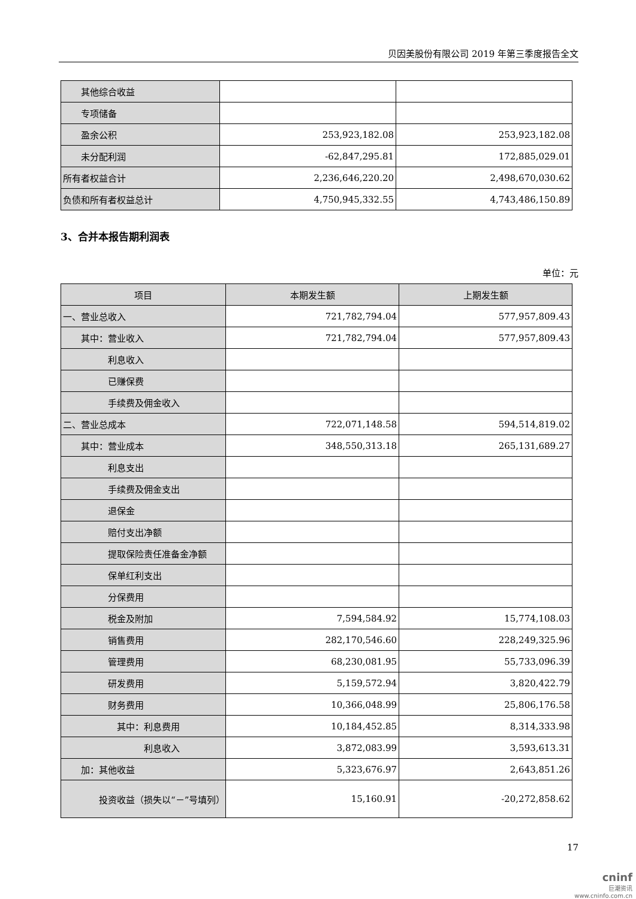贝因美股份有限公司 2019 年第三季度报告全文
| 其他综合收益 | | |
| 专项储备 | | |
| 盈余公积 | 253,923,182.08 | 253,923,182.08 |
| 未分配利润 | -62,847,295.81 | 172,885,029.01 |
| 所有者权益合计 | 2,236,646,220.20 | 2,498,670,030.62 |
| 负债和所有者权益总计 | 4,750,945,332.55 | 4,743,486,150.89 |
3、合并本报告期利润表
单位：元
| 项目 | 本期发生额 | 上期发生额 |
| --- | --- | --- |
| 一、营业总收入 | 721,782,794.04 | 577,957,809.43 |
| 其中：营业收入 | 721,782,794.04 | 577,957,809.43 |
| 利息收入 | | |
| 已赚保费 | | |
| 手续费及佣金收入 | | |
| 二、营业总成本 | 722,071,148.58 | 594,514,819.02 |
| 其中：营业成本 | 348,550,313.18 | 265,131,689.27 |
| 利息支出 | | |
| 手续费及佣金支出 | | |
| 退保金 | | |
| 赔付支出净额 | | |
| 提取保险责任准备金净额 | | |
| 保单红利支出 | | |
| 分保费用 | | |
| 税金及附加 | 7,594,584.92 | 15,774,108.03 |
| 销售费用 | 282,170,546.60 | 228,249,325.96 |
| 管理费用 | 68,230,081.95 | 55,733,096.39 |
| 研发费用 | 5,159,572.94 | 3,820,422.79 |
| 财务费用 | 10,366,048.99 | 25,806,176.58 |
| 其中：利息费用 | 10,184,452.85 | 8,314,333.98 |
| 利息收入 | 3,872,083.99 | 3,593,613.31 |
| 加：其他收益 | 5,323,676.97 | 2,643,851.26 |
| 投资收益（损失以“－”号填列） | 15,160.91 | -20,272,858.62 |
17
cninf
巨潮资讯
www.cninfo.com.cn